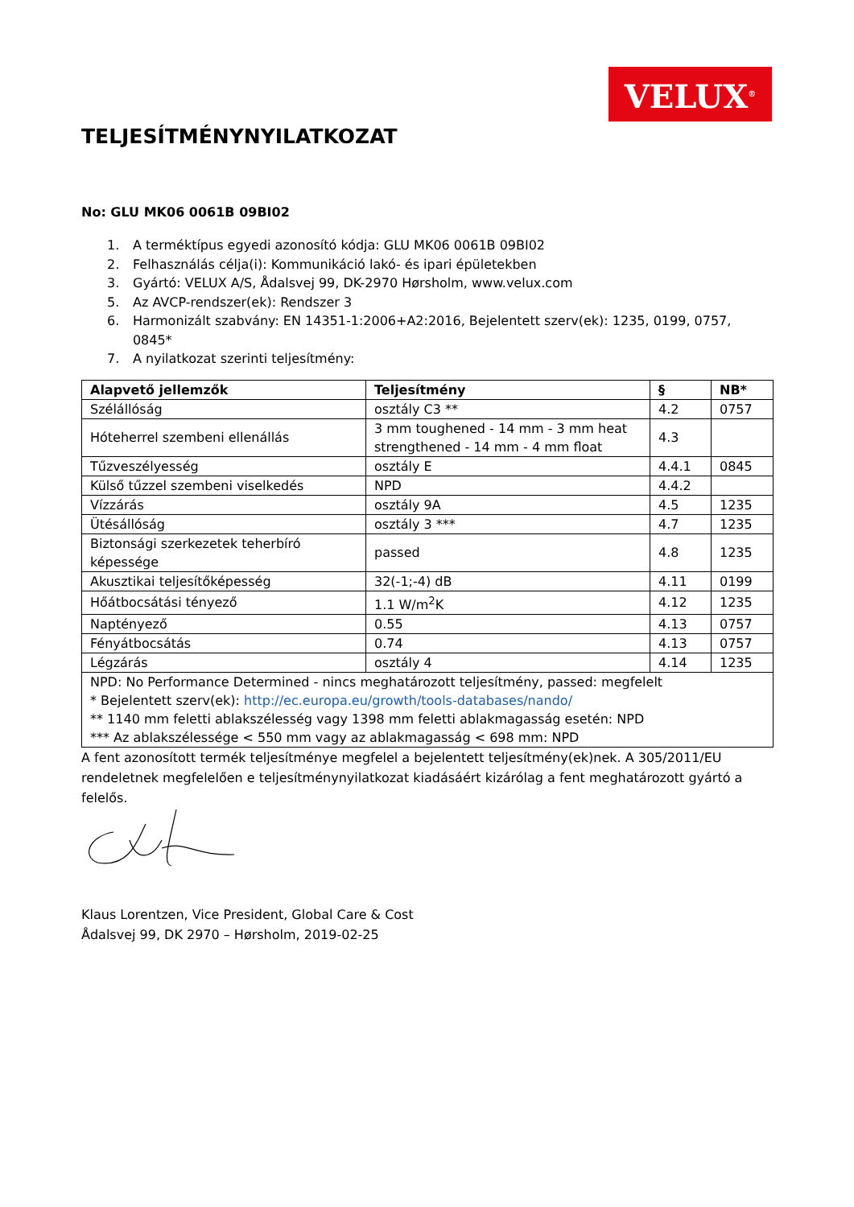VELUX<sup>®</sup>
TELJESÍTMÉNYNYILATKOZAT
No: GLU MK06 0061B 09BI02
1. A terméktípus egyedi azonosító kódja: GLU MK06 0061B 09BI02
2. Felhasználás célja(i): Kommunikáció lakó- és ipari épületekben
3. Gyártó: VELUX A/S, Ådalsvej 99, DK-2970 Hørsholm, www.velux.com
5. Az AVCP-rendszer(ek): Rendszer 3
6. Harmonizált szabvány: EN 14351-1:2006+A2:2016, Bejelentett szerv(ek): 1235, 0199, 0757, 0845*
7. A nyilatkozat szerinti teljesítmény:
| Alapvető jellemzők | Teljesítmény | § | NB* |
| --- | --- | --- | --- |
| Szélállóság | osztály C3 ** | 4.2 | 0757 |
| Hóteherrel szembeni ellenállás | 3 mm toughened - 14 mm - 3 mm heat strengthened - 14 mm - 4 mm float | 4.3 | |
| Tűzveszélyesség | osztály E | 4.4.1 | 0845 |
| Külső tűzzel szembeni viselkedés | NPD | 4.4.2 | |
| Vízzárás | osztály 9A | 4.5 | 1235 |
| Ütésállóság | osztály 3 *** | 4.7 | 1235 |
| Biztonsági szerkezetek teherbíró képessége | passed | 4.8 | 1235 |
| Akusztikai teljesítőképesség | 32(-1;-4) dB | 4.11 | 0199 |
| Hőátbocsátási tényező | 1.1 W/m<sup>2</sup>K | 4.12 | 1235 |
| Napté­nyező | 0.55 | 4.13 | 0757 |
| Fényátbocsátás | 0.74 | 4.13 | 0757 |
| Légzárás | osztály 4 | 4.14 | 1235 |
| NPD: No Performance Determined - nincs meghatározott teljesítmény, passed: megfelelt * Bejelentett szerv(ek): http://ec.europa.eu/growth/tools-databases/nando/ ** 1140 mm feletti ablakszélesség vagy 1398 mm feletti ablakmagasság esetén: NPD *** Az ablakszélessége < 550 mm vagy az ablakmagasság < 698 mm: NPD | | | |
A fent azonosított termék teljesítménye megfelel a bejelentett teljesítmény(ek)nek. A 305/2011/EU rendeletnek megfelelően e teljesítménynyilatkozat kiadásáért kizárólag a fent meghatározott gyártó a felelős.
Klaus Lorentzen, Vice President, Global Care & Cost
Ådalsvej 99, DK 2970 – Hørsholm, 2019-02-25